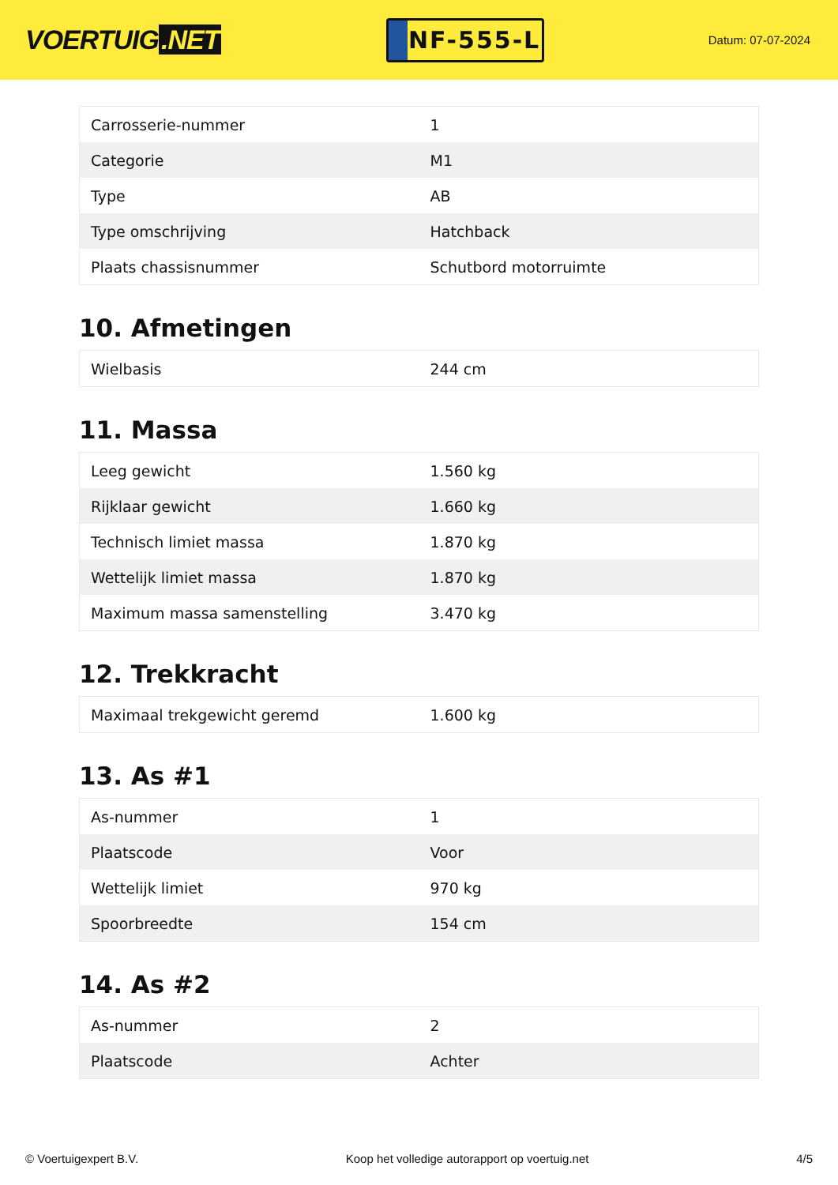VOERTUIG.NET
NF-555-L
Datum: 07-07-2024
| Carrosserie-nummer | 1 |
| Categorie | M1 |
| Type | AB |
| Type omschrijving | Hatchback |
| Plaats chassisnummer | Schutbord motorruimte |
10. Afmetingen
| Wielbasis | 244 cm |
11. Massa
| Leeg gewicht | 1.560 kg |
| Rijklaar gewicht | 1.660 kg |
| Technisch limiet massa | 1.870 kg |
| Wettelijk limiet massa | 1.870 kg |
| Maximum massa samenstelling | 3.470 kg |
12. Trekkracht
| Maximaal trekgewicht geremd | 1.600 kg |
13. As #1
| As-nummer | 1 |
| Plaatscode | Voor |
| Wettelijk limiet | 970 kg |
| Spoorbreedte | 154 cm |
14. As #2
| As-nummer | 2 |
| Plaatscode | Achter |
© Voertuigexpert B.V. Koop het volledige autorapport op voertuig.net 4/5